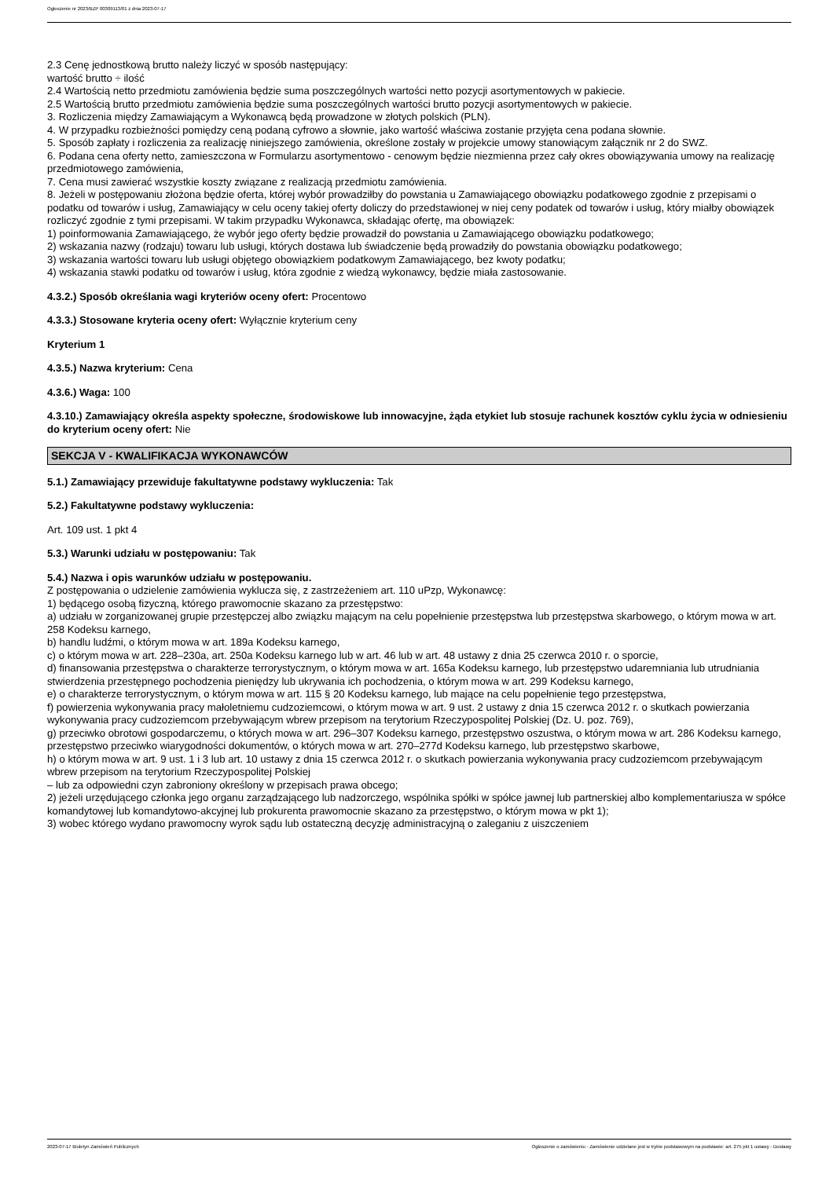Ogłoszenie nr 2023/BZP 00309113/01 z dnia 2023-07-17
2.3 Cenę jednostkową brutto należy liczyć w sposób następujący:
wartość brutto ÷ ilość
2.4 Wartością netto przedmiotu zamówienia będzie suma poszczególnych wartości netto pozycji asortymentowych w pakiecie.
2.5 Wartością brutto przedmiotu zamówienia będzie suma poszczególnych wartości brutto pozycji asortymentowych w pakiecie.
3. Rozliczenia między Zamawiającym a Wykonawcą będą prowadzone w złotych polskich (PLN).
4. W przypadku rozbieżności pomiędzy ceną podaną cyfrowo a słownie, jako wartość właściwa zostanie przyjęta cena podana słownie.
5. Sposób zapłaty i rozliczenia za realizację niniejszego zamówienia, określone zostały w projekcie umowy stanowiącym załącznik nr 2 do SWZ.
6. Podana cena oferty netto, zamieszczona w Formularzu asortymentowo - cenowym będzie niezmienna przez cały okres obowiązywania umowy na realizację przedmiotowego zamówienia,
7. Cena musi zawierać wszystkie koszty związane z realizacją przedmiotu zamówienia.
8. Jeżeli w postępowaniu złożona będzie oferta, której wybór prowadziłby do powstania u Zamawiającego obowiązku podatkowego zgodnie z przepisami o podatku od towarów i usług, Zamawiający w celu oceny takiej oferty doliczy do przedstawionej w niej ceny podatek od towarów i usług, który miałby obowiązek rozliczyć zgodnie z tymi przepisami. W takim przypadku Wykonawca, składając ofertę, ma obowiązek:
1) poinformowania Zamawiającego, że wybór jego oferty będzie prowadził do powstania u Zamawiającego obowiązku podatkowego;
2) wskazania nazwy (rodzaju) towaru lub usługi, których dostawa lub świadczenie będą prowadziły do powstania obowiązku podatkowego;
3) wskazania wartości towaru lub usługi objętego obowiązkiem podatkowym Zamawiającego, bez kwoty podatku;
4) wskazania stawki podatku od towarów i usług, która zgodnie z wiedzą wykonawcy, będzie miała zastosowanie.
4.3.2.) Sposób określania wagi kryteriów oceny ofert: Procentowo
4.3.3.) Stosowane kryteria oceny ofert: Wyłącznie kryterium ceny
Kryterium 1
4.3.5.) Nazwa kryterium: Cena
4.3.6.) Waga: 100
4.3.10.) Zamawiający określa aspekty społeczne, środowiskowe lub innowacyjne, żąda etykiet lub stosuje rachunek kosztów cyklu życia w odniesieniu do kryterium oceny ofert: Nie
SEKCJA V - KWALIFIKACJA WYKONAWCÓW
5.1.) Zamawiający przewiduje fakultatywne podstawy wykluczenia: Tak
5.2.) Fakultatywne podstawy wykluczenia:
Art. 109 ust. 1 pkt 4
5.3.) Warunki udziału w postępowaniu: Tak
5.4.) Nazwa i opis warunków udziału w postępowaniu.
Z postępowania o udzielenie zamówienia wyklucza się, z zastrzeżeniem art. 110 uPzp, Wykonawcę:
1) będącego osobą fizyczną, którego prawomocnie skazano za przestępstwo:
a) udziału w zorganizowanej grupie przestępczej albo związku mającym na celu popełnienie przestępstwa lub przestępstwa skarbowego, o którym mowa w art. 258 Kodeksu karnego,
b) handlu ludźmi, o którym mowa w art. 189a Kodeksu karnego,
c) o którym mowa w art. 228–230a, art. 250a Kodeksu karnego lub w art. 46 lub w art. 48 ustawy z dnia 25 czerwca 2010 r. o sporcie,
d) finansowania przestępstwa o charakterze terrorystycznym, o którym mowa w art. 165a Kodeksu karnego, lub przestępstwo udaremniania lub utrudniania stwierdzenia przestępnego pochodzenia pieniędzy lub ukrywania ich pochodzenia, o którym mowa w art. 299 Kodeksu karnego,
e) o charakterze terrorystycznym, o którym mowa w art. 115 § 20 Kodeksu karnego, lub mające na celu popełnienie tego przestępstwa,
f) powierzenia wykonywania pracy małoletniemu cudzoziemcowi, o którym mowa w art. 9 ust. 2 ustawy z dnia 15 czerwca 2012 r. o skutkach powierzania wykonywania pracy cudzoziemcom przebywającym wbrew przepisom na terytorium Rzeczypospolitej Polskiej (Dz. U. poz. 769),
g) przeciwko obrotowi gospodarczemu, o których mowa w art. 296–307 Kodeksu karnego, przestępstwo oszustwa, o którym mowa w art. 286 Kodeksu karnego, przestępstwo przeciwko wiarygodności dokumentów, o których mowa w art. 270–277d Kodeksu karnego, lub przestępstwo skarbowe,
h) o którym mowa w art. 9 ust. 1 i 3 lub art. 10 ustawy z dnia 15 czerwca 2012 r. o skutkach powierzania wykonywania pracy cudzoziemcom przebywającym wbrew przepisom na terytorium Rzeczypospolitej Polskiej
– lub za odpowiedni czyn zabroniony określony w przepisach prawa obcego;
2) jeżeli urzędującego członka jego organu zarządzającego lub nadzorczego, wspólnika spółki w spółce jawnej lub partnerskiej albo komplementariusza w spółce komandytowej lub komandytowo-akcyjnej lub prokurenta prawomocnie skazano za przestępstwo, o którym mowa w pkt 1);
3) wobec którego wydano prawomocny wyrok sądu lub ostateczną decyzję administracyjną o zaleganiu z uiszczeniem
2023-07-17 Biuletyn Zamówień Publicznych Ogłoszenie o zamówieniu - Zamówienie udzielane jest w trybie podstawowym na podstawie: art. 275 pkt 1 ustawy - Dostawy